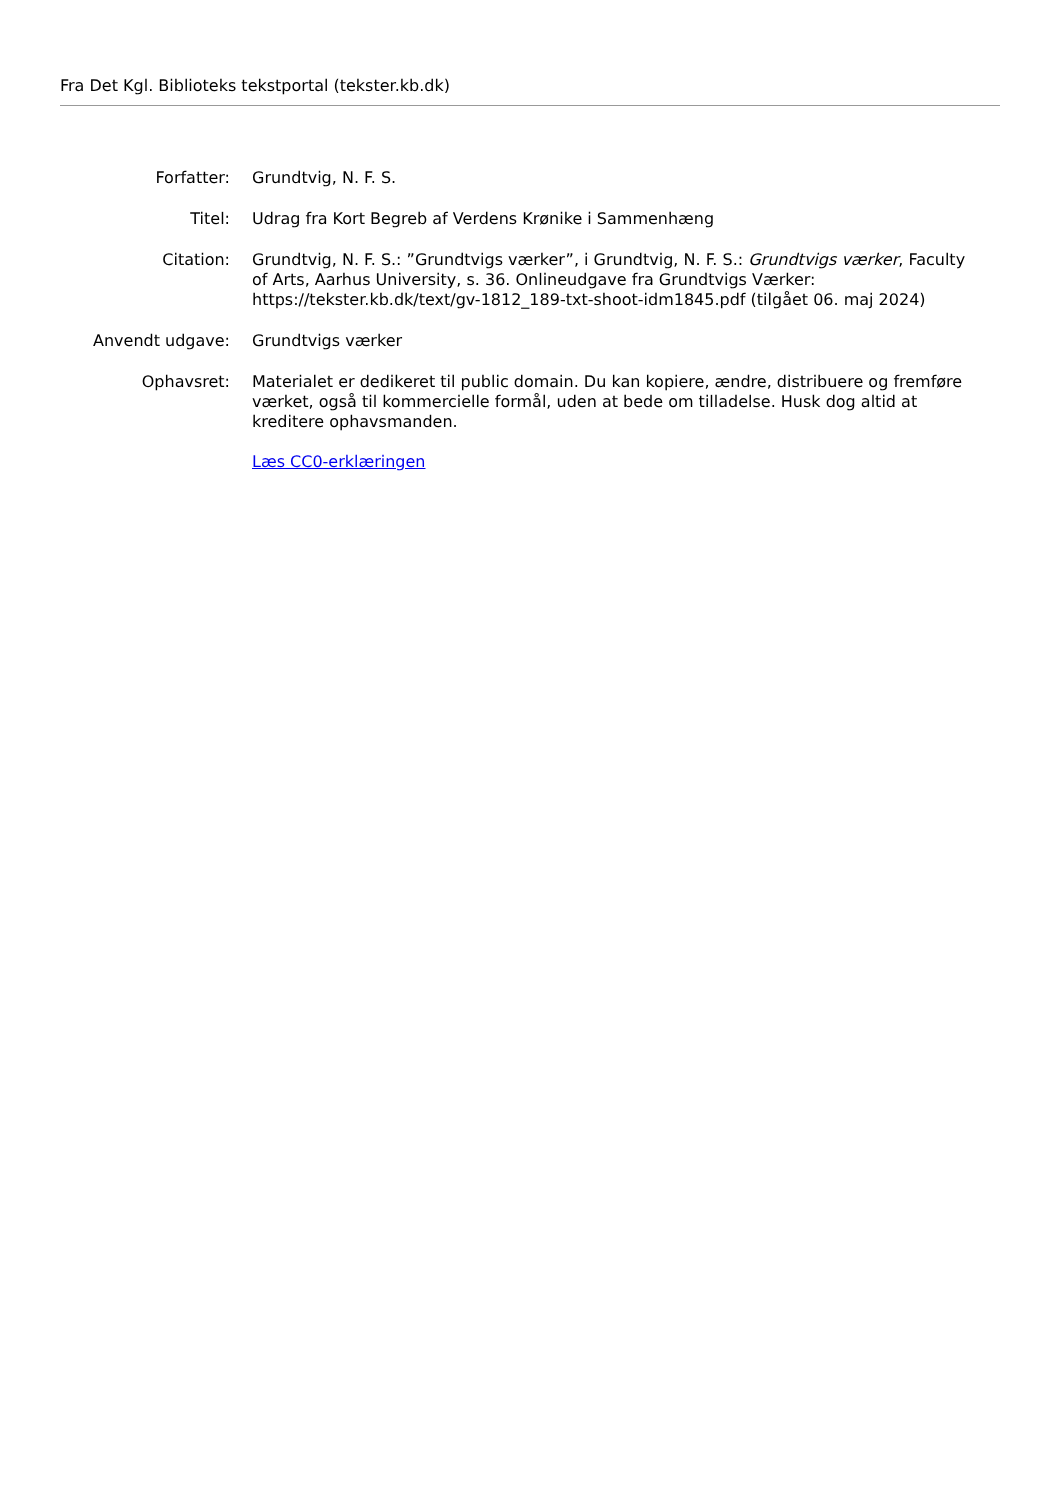Fra Det Kgl. Biblioteks tekstportal (tekster.kb.dk)
| Forfatter: | Grundtvig, N. F. S. |
| Titel: | Udrag fra Kort Begreb af Verdens Krønike i Sammenhæng |
| Citation: | Grundtvig, N. F. S.: ”Grundtvigs værker”, i Grundtvig, N. F. S.: Grundtvigs værker , Faculty of Arts, Aarhus University, s. 36. Onlineudgave fra Grundtvigs Værker: https://tekster.kb.dk/text/gv-1812_189-txt-shoot-idm1845.pdf (tilgået 06. maj 2024) |
| Anvendt udgave: | Grundtvigs værker |
| Ophavsret: | Materialet er dedikeret til public domain. Du kan kopiere, ændre, distribuere og fremføre værket, også til kommercielle formål, uden at bede om tilladelse. Husk dog altid at kreditere ophavsmanden. Læs CC0-erklæringen |